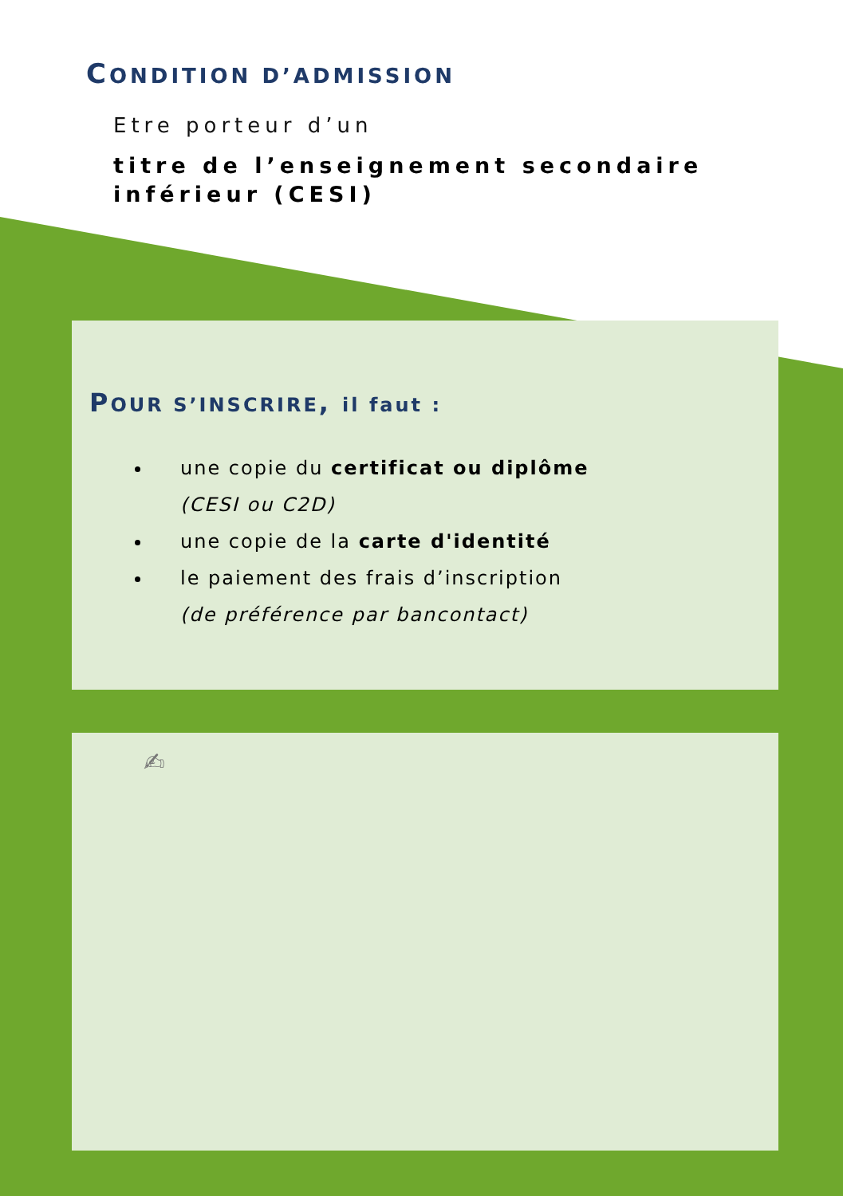CONDITION D’ADMISSION
Etre porteur d’un
titre de l’enseignement secondaire inférieur (CESI)
POUR S’INSCRIRE, il faut :
une copie du certificat ou diplôme
(CESI ou C2D)
une copie de la carte d'identité
le paiement des frais d’inscription
(de préférence par bancontact)
✍